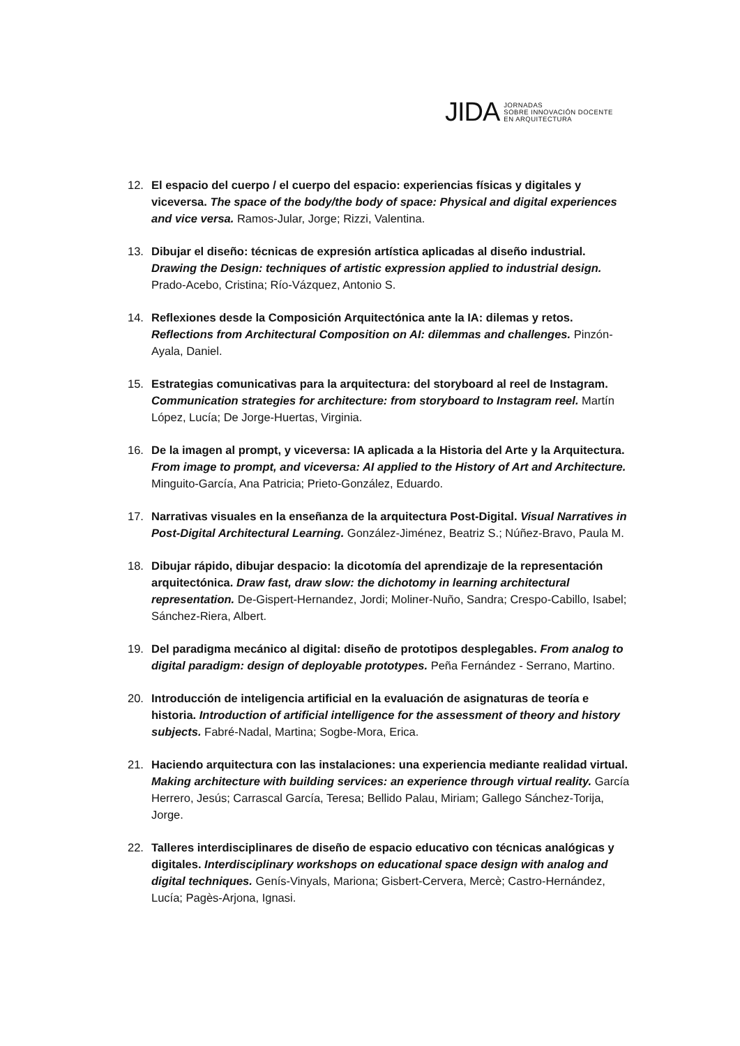JIDA JORNADAS
SOBRE INNOVACIÓN DOCENTE
EN ARQUITECTURA
12. El espacio del cuerpo / el cuerpo del espacio: experiencias físicas y digitales y viceversa. The space of the body/the body of space: Physical and digital experiences and vice versa. Ramos-Jular, Jorge; Rizzi, Valentina.
13. Dibujar el diseño: técnicas de expresión artística aplicadas al diseño industrial. Drawing the Design: techniques of artistic expression applied to industrial design. Prado-Acebo, Cristina; Río-Vázquez, Antonio S.
14. Reflexiones desde la Composición Arquitectónica ante la IA: dilemas y retos. Reflections from Architectural Composition on AI: dilemmas and challenges. Pinzón-Ayala, Daniel.
15. Estrategias comunicativas para la arquitectura: del storyboard al reel de Instagram. Communication strategies for architecture: from storyboard to Instagram reel. Martín López, Lucía; De Jorge-Huertas, Virginia.
16. De la imagen al prompt, y viceversa: IA aplicada a la Historia del Arte y la Arquitectura. From image to prompt, and viceversa: AI applied to the History of Art and Architecture. Minguito-García, Ana Patricia; Prieto-González, Eduardo.
17. Narrativas visuales en la enseñanza de la arquitectura Post-Digital. Visual Narratives in Post-Digital Architectural Learning. González-Jiménez, Beatriz S.; Núñez-Bravo, Paula M.
18. Dibujar rápido, dibujar despacio: la dicotomía del aprendizaje de la representación arquitectónica. Draw fast, draw slow: the dichotomy in learning architectural representation. De-Gispert-Hernandez, Jordi; Moliner-Nuño, Sandra; Crespo-Cabillo, Isabel; Sánchez-Riera, Albert.
19. Del paradigma mecánico al digital: diseño de prototipos desplegables. From analog to digital paradigm: design of deployable prototypes. Peña Fernández - Serrano, Martino.
20. Introducción de inteligencia artificial en la evaluación de asignaturas de teoría e historia. Introduction of artificial intelligence for the assessment of theory and history subjects. Fabré-Nadal, Martina; Sogbe-Mora, Erica.
21. Haciendo arquitectura con las instalaciones: una experiencia mediante realidad virtual. Making architecture with building services: an experience through virtual reality. García Herrero, Jesús; Carrascal García, Teresa; Bellido Palau, Miriam; Gallego Sánchez-Torija, Jorge.
22. Talleres interdisciplinares de diseño de espacio educativo con técnicas analógicas y digitales. Interdisciplinary workshops on educational space design with analog and digital techniques. Genís-Vinyals, Mariona; Gisbert-Cervera, Mercè; Castro-Hernández, Lucía; Pagès-Arjona, Ignasi.